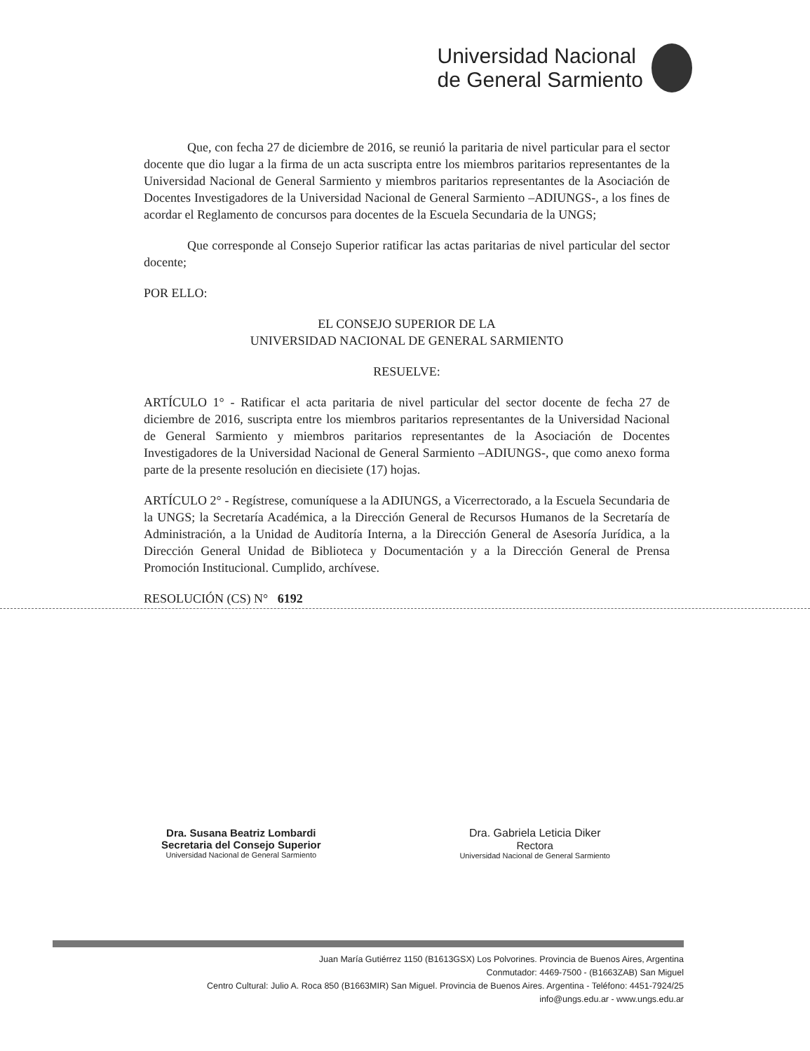Universidad Nacional
de General Sarmiento
Que, con fecha 27 de diciembre de 2016, se reunió la paritaria de nivel particular para el sector docente que dio lugar a la firma de un acta suscripta entre los miembros paritarios representantes de la Universidad Nacional de General Sarmiento y miembros paritarios representantes de la Asociación de Docentes Investigadores de la Universidad Nacional de General Sarmiento –ADIUNGS-, a los fines de acordar el Reglamento de concursos para docentes de la Escuela Secundaria de la UNGS;
Que corresponde al Consejo Superior ratificar las actas paritarias de nivel particular del sector docente;
POR ELLO:
EL CONSEJO SUPERIOR DE LA
UNIVERSIDAD NACIONAL DE GENERAL SARMIENTO
RESUELVE:
ARTÍCULO 1° - Ratificar el acta paritaria de nivel particular del sector docente de fecha 27 de diciembre de 2016, suscripta entre los miembros paritarios representantes de la Universidad Nacional de General Sarmiento y miembros paritarios representantes de la Asociación de Docentes Investigadores de la Universidad Nacional de General Sarmiento –ADIUNGS-, que como anexo forma parte de la presente resolución en diecisiete (17) hojas.
ARTÍCULO 2° - Regístrese, comuníquese a la ADIUNGS, a Vicerrectorado, a la Escuela Secundaria de la UNGS; la Secretaría Académica, a la Dirección General de Recursos Humanos de la Secretaría de Administración, a la Unidad de Auditoría Interna, a la Dirección General de Asesoría Jurídica, a la Dirección General Unidad de Biblioteca y Documentación y a la Dirección General de Prensa Promoción Institucional. Cumplido, archívese.
RESOLUCIÓN (CS) N° 6192
Dra. Susana Beatriz Lombardi
Secretaria del Consejo Superior
Universidad Nacional de General Sarmiento
Dra. Gabriela Leticia Diker
Rectora
Universidad Nacional de General Sarmiento
Juan María Gutiérrez 1150 (B1613GSX) Los Polvorines. Provincia de Buenos Aires, Argentina
Conmutador: 4469-7500 - (B1663ZAB) San Miguel
Centro Cultural: Julio A. Roca 850 (B1663MIR) San Miguel. Provincia de Buenos Aires. Argentina - Teléfono: 4451-7924/25
info@ungs.edu.ar - www.ungs.edu.ar